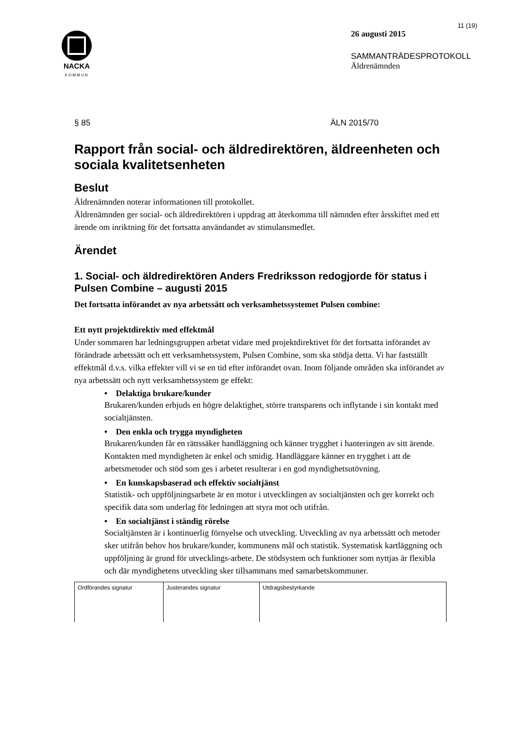NACKA
KOMMUN
11 (19)
26 augusti 2015
SAMMANTRÄDESPROTOKOLL
Äldrenämnden
§ 85 ÄLN 2015/70
Rapport från social- och äldredirektören, äldreenheten och sociala kvalitetsenheten
Beslut
Äldrenämnden noterar informationen till protokollet.
Äldrenämnden ger social- och äldredirektören i uppdrag att återkomma till nämnden efter årsskiftet med ett ärende om inriktning för det fortsatta användandet av stimulansmedlet.
Ärendet
1. Social- och äldredirektören Anders Fredriksson redogjorde för status i Pulsen Combine – augusti 2015
Det fortsatta införandet av nya arbetssätt och verksamhetssystemet Pulsen combine:
Ett nytt projektdirektiv med effektmål
Under sommaren har ledningsgruppen arbetat vidare med projektdirektivet för det fortsatta införandet av förändrade arbetssätt och ett verksamhetssystem, Pulsen Combine, som ska stödja detta. Vi har fastställt effektmål d.v.s. vilka effekter vill vi se en tid efter införandet ovan. Inom följande områden ska införandet av nya arbetssätt och nytt verksamhetssystem ge effekt:
• Delaktiga brukare/kunder
Brukaren/kunden erbjuds en högre delaktighet, större transparens och inflytande i sin kontakt med socialtjänsten.
• Den enkla och trygga myndigheten
Brukaren/kunden får en rättssäker handläggning och känner trygghet i hanteringen av sitt ärende. Kontakten med myndigheten är enkel och smidig. Handläggare känner en trygghet i att de arbetsmetoder och stöd som ges i arbetet resulterar i en god myndighetsutövning.
• En kunskapsbaserad och effektiv socialtjänst
Statistik- och uppföljningsarbete är en motor i utvecklingen av socialtjänsten och ger korrekt och specifik data som underlag för ledningen att styra mot och utifrån.
• En socialtjänst i ständig rörelse
Socialtjänsten är i kontinuerlig förnyelse och utveckling. Utveckling av nya arbetssätt och metoder sker utifrån behov hos brukare/kunder, kommunens mål och statistik. Systematisk kartläggning och uppföljning är grund för utvecklings-arbete. De stödsystem och funktioner som nyttjas är flexibla och där myndighetens utveckling sker tillsammans med samarbetskommuner.
| Ordförandes signatur | Justerandes signatur | Utdragsbestyrkande |